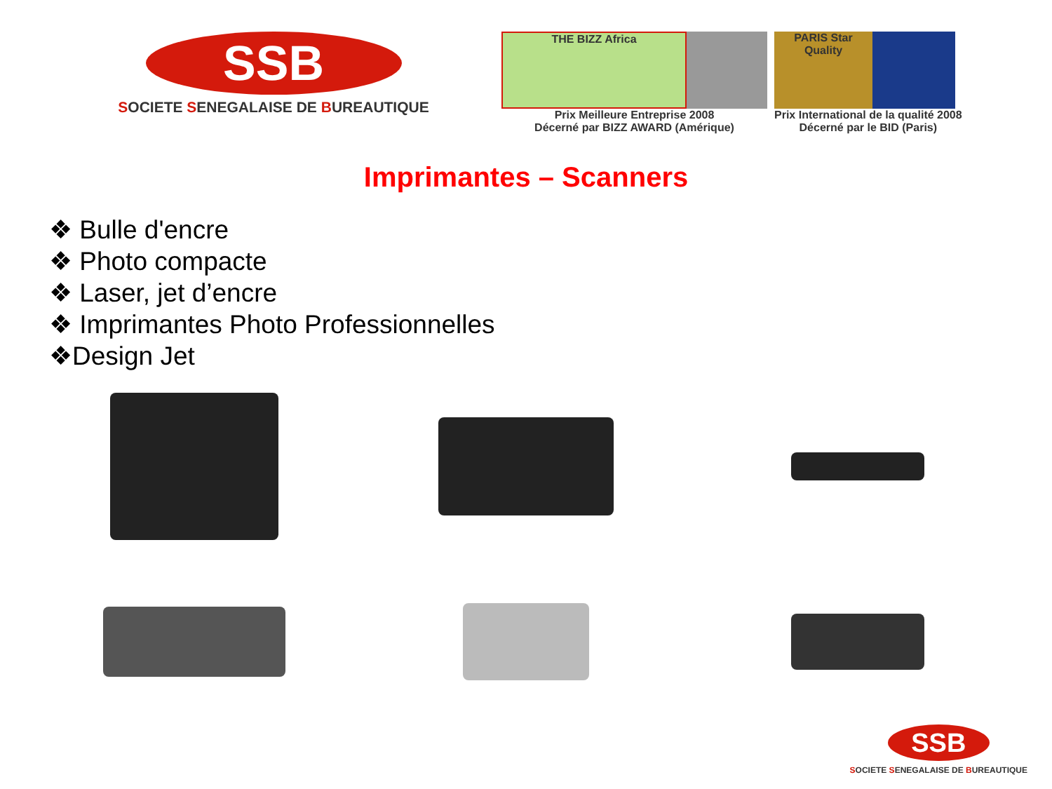SSB
SOCIETE SENEGALAISE DE BUREAUTIQUE
THE BIZZ Africa
Prix Meilleure Entreprise 2008
Décerné par BIZZ AWARD (Amérique)
PARIS Star Quality
Prix International de la qualité 2008
Décerné par le BID (Paris)
Imprimantes – Scanners
❖ Bulle d'encre
❖ Photo compacte
❖ Laser, jet d’encre
❖ Imprimantes Photo Professionnelles
❖Design Jet
SSB
SOCIETE SENEGALAISE DE BUREAUTIQUE